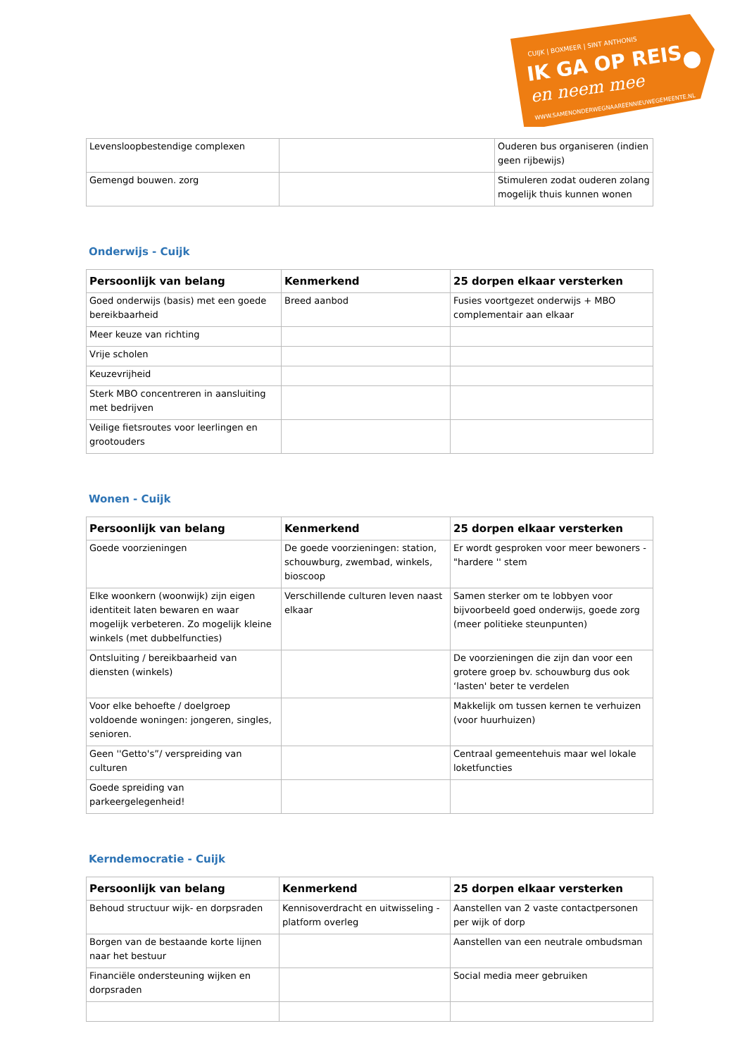CUIJK | BOXMEER | SINT ANTHONIS
IK GA OP REIS
en neem mee
WWW.SAMENONDERWEGNAAREENNIEUWEGEMEENTE.NL
| Levensloopbestendige complexen | | Ouderen bus organiseren (indien geen rijbewijs) |
| Gemengd bouwen. zorg | | Stimuleren zodat ouderen zolang mogelijk thuis kunnen wonen |
Onderwijs - Cuijk
| Persoonlijk van belang | Kenmerkend | 25 dorpen elkaar versterken |
| --- | --- | --- |
| Goed onderwijs (basis) met een goede bereikbaarheid | Breed aanbod | Fusies voortgezet onderwijs + MBO complementair aan elkaar |
| Meer keuze van richting | | |
| Vrije scholen | | |
| Keuzevrijheid | | |
| Sterk MBO concentreren in aansluiting met bedrijven | | |
| Veilige fietsroutes voor leerlingen en grootouders | | |
Wonen - Cuijk
| Persoonlijk van belang | Kenmerkend | 25 dorpen elkaar versterken |
| --- | --- | --- |
| Goede voorzieningen | De goede voorzieningen: station, schouwburg, zwembad, winkels, bioscoop | Er wordt gesproken voor meer bewoners - "hardere '' stem |
| Elke woonkern (woonwijk) zijn eigen identiteit laten bewaren en waar mogelijk verbeteren. Zo mogelijk kleine winkels (met dubbelfuncties) | Verschillende culturen leven naast elkaar | Samen sterker om te lobbyen voor bijvoorbeeld goed onderwijs, goede zorg (meer politieke steunpunten) |
| Ontsluiting / bereikbaarheid van diensten (winkels) | | De voorzieningen die zijn dan voor een grotere groep bv. schouwburg dus ook ‘lasten' beter te verdelen |
| Voor elke behoefte / doelgroep voldoende woningen: jongeren, singles, senioren. | | Makkelijk om tussen kernen te verhuizen (voor huurhuizen) |
| Geen ''Getto's”/ verspreiding van culturen | | Centraal gemeentehuis maar wel lokale loketfuncties |
| Goede spreiding van parkeergelegenheid! | | |
Kerndemocratie - Cuijk
| Persoonlijk van belang | Kenmerkend | 25 dorpen elkaar versterken |
| --- | --- | --- |
| Behoud structuur wijk- en dorpsraden | Kennisoverdracht en uitwisseling - platform overleg | Aanstellen van 2 vaste contactpersonen per wijk of dorp |
| Borgen van de bestaande korte lijnen naar het bestuur | | Aanstellen van een neutrale ombudsman |
| Financiële ondersteuning wijken en dorpsraden | | Social media meer gebruiken |